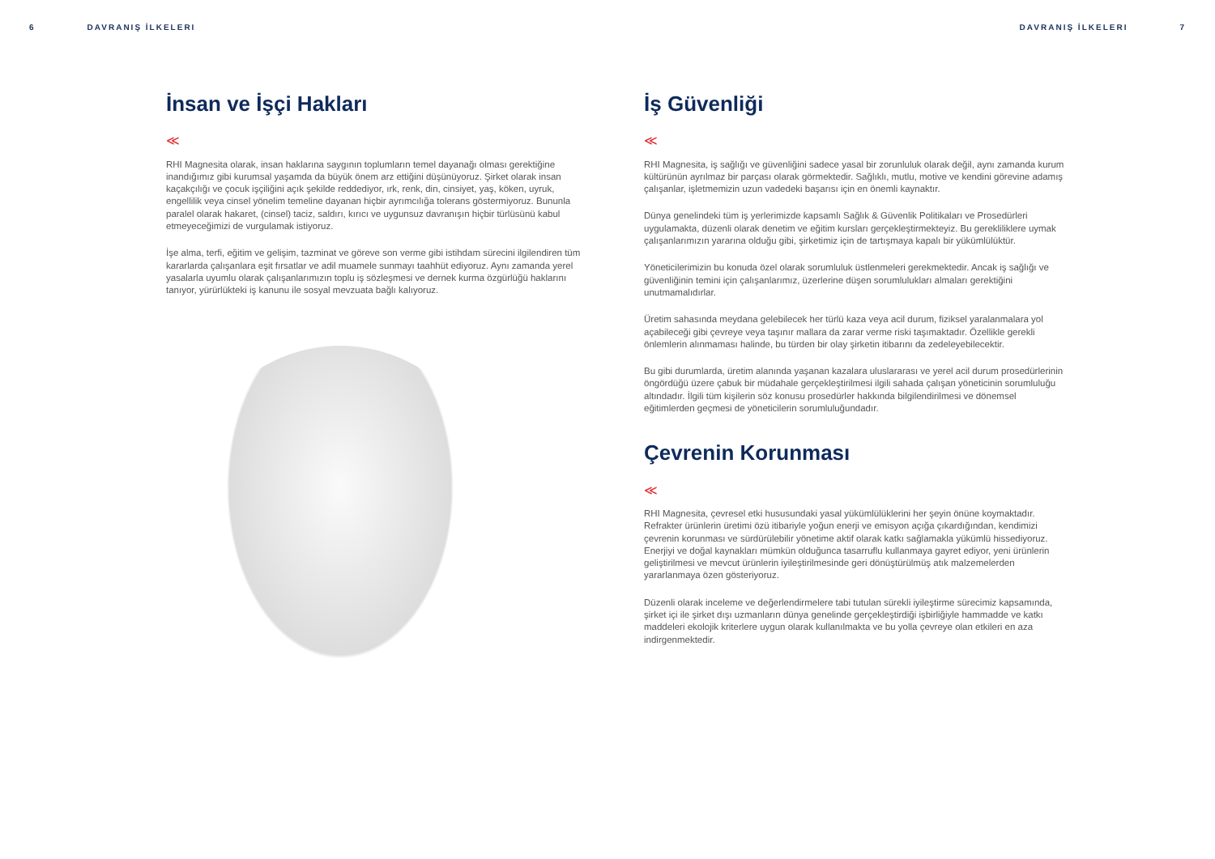6 DAVRANIŞ İLKELERI DAVRANIŞ İLKELERI 7
İnsan ve İşçi Hakları
≪
RHI Magnesita olarak, insan haklarına saygının toplumların temel dayanağı olması gerektiğine inandığımız gibi kurumsal yaşamda da büyük önem arz ettiğini düşünüyoruz. Şirket olarak insan kaçakçılığı ve çocuk işçiliğini açık şekilde reddediyor, ırk, renk, din, cinsiyet, yaş, köken, uyruk, engellilik veya cinsel yönelim temeline dayanan hiçbir ayrımcılığa tolerans göstermiyoruz. Bununla paralel olarak hakaret, (cinsel) taciz, saldırı, kırıcı ve uygunsuz davranışın hiçbir türlüsünü kabul etmeyeceğimizi de vurgulamak istiyoruz.
İşe alma, terfi, eğitim ve gelişim, tazminat ve göreve son verme gibi istihdam sürecini ilgilendiren tüm kararlarda çalışanlara eşit fırsatlar ve adil muamele sunmayı taahhüt ediyoruz. Aynı zamanda yerel yasalarla uyumlu olarak çalışanlarımızın toplu iş sözleşmesi ve dernek kurma özgürlüğü haklarını tanıyor, yürürlükteki iş kanunu ile sosyal mevzuata bağlı kalıyoruz.
İş Güvenliği
≪
RHI Magnesita, iş sağlığı ve güvenliğini sadece yasal bir zorunluluk olarak değil, aynı zamanda kurum kültürünün ayrılmaz bir parçası olarak görmektedir. Sağlıklı, mutlu, motive ve kendini görevine adamış çalışanlar, işletmemizin uzun vadedeki başarısı için en önemli kaynaktır.
Dünya genelindeki tüm iş yerlerimizde kapsamlı Sağlık & Güvenlik Politikaları ve Prosedürleri uygulamakta, düzenli olarak denetim ve eğitim kursları gerçekleştirmekteyiz. Bu gerekliliklere uymak çalışanlarımızın yararına olduğu gibi, şirketimiz için de tartışmaya kapalı bir yükümlülüktür.
Yöneticilerimizin bu konuda özel olarak sorumluluk üstlenmeleri gerekmektedir. Ancak iş sağlığı ve güvenliğinin temini için çalışanlarımız, üzerlerine düşen sorumlulukları almaları gerektiğini unutmamalıdırlar.
Üretim sahasında meydana gelebilecek her türlü kaza veya acil durum, fiziksel yaralanmalara yol açabileceği gibi çevreye veya taşınır mallara da zarar verme riski taşımaktadır. Özellikle gerekli önlemlerin alınmaması halinde, bu türden bir olay şirketin itibarını da zedeleyebilecektir.
Bu gibi durumlarda, üretim alanında yaşanan kazalara uluslararası ve yerel acil durum prosedürlerinin öngördüğü üzere çabuk bir müdahale gerçekleştirilmesi ilgili sahada çalışan yöneticinin sorumluluğu altındadır. İlgili tüm kişilerin söz konusu prosedürler hakkında bilgilendirilmesi ve dönemsel eğitimlerden geçmesi de yöneticilerin sorumluluğundadır.
Çevrenin Korunması
≪
RHI Magnesita, çevresel etki hususundaki yasal yükümlülüklerini her şeyin önüne koymaktadır. Refrakter ürünlerin üretimi özü itibariyle yoğun enerji ve emisyon açığa çıkardığından, kendimizi çevrenin korunması ve sürdürülebilir yönetime aktif olarak katkı sağlamakla yükümlü hissediyoruz. Enerjiyi ve doğal kaynakları mümkün olduğunca tasarruflu kullanmaya gayret ediyor, yeni ürünlerin geliştirilmesi ve mevcut ürünlerin iyileştirilmesinde geri dönüştürülmüş atık malzemelerden yararlanmaya özen gösteriyoruz.
Düzenli olarak inceleme ve değerlendirmelere tabi tutulan sürekli iyileştirme sürecimiz kapsamında, şirket içi ile şirket dışı uzmanların dünya genelinde gerçekleştirdiği işbirliğiyle hammadde ve katkı maddeleri ekolojik kriterlere uygun olarak kullanılmakta ve bu yolla çevreye olan etkileri en aza indirgenmektedir.